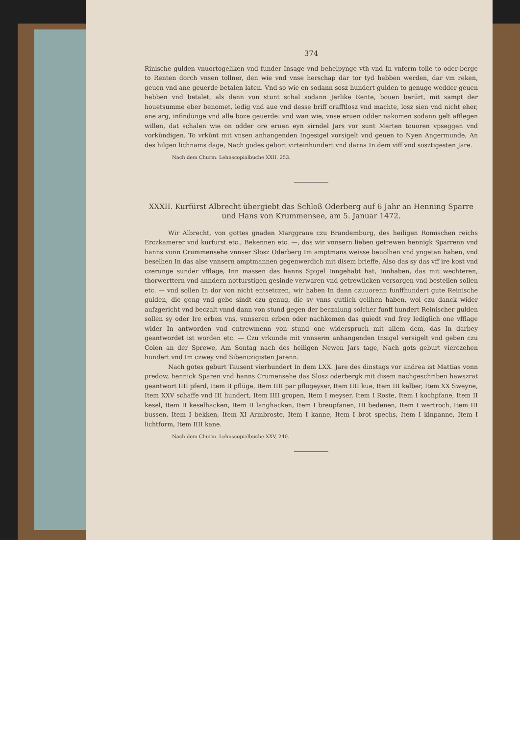374
Rinische gulden vnuortogeliken vnd funder Insage vnd behelpynge vth vnd In vnferm tolle to oder-berge to Renten dorch vnsen tollner, den wie vnd vnse herschap dar tor tyd hebben werden, dar vm reken, geuen vnd ane geuerde betalen laten. Vnd so wie en sodann sosz hundert gulden to genuge wedder geuen hebben vnd betalet, als denn von stunt schal sodann Jerlike Rente, bouen berürt, mit sampt der houetsumme eber benomet, ledig vnd aue vnd desse briff crafftlosz vnd machte, losz sien vnd nicht eher, ane arg, infindünge vnd alle boze geuerde: vnd wan wie, vnse eruen odder nakomen sodann gelt afflegen willen, dat schalen wie on odder ore eruen eyn sirndel Jars vor sunt Merten touoren vpseggen vnd vorkündigen. To vrkünt mit vnsen anhangenden Ingesigel vorsigelt vnd geuen to Nyen Angermunde, An des hilgen lichnams dage, Nach godes gebort virteinhundert vnd darna In dem viff vnd sosztigesten Jare.
Nach dem Churm. Lehnscopialbuche XXII, 253.
XXXII. Kurfürst Albrecht übergiebt das Schloß Oderberg auf 6 Jahr an Henning Sparre und Hans von Krummensee, am 5. Januar 1472.
Wir Albrecht, von gottes gnaden Marggraue czu Brandemburg, des heiligen Romischen reichs Erczkamerer vnd kurfurst etc., Bekennen etc. —, das wir vnnsern lieben getrewen hennigk Sparrenn vnd hanns vonn Crummensehe vnnser Slosz Oderberg Im amptmans weisse beuolhen vnd yngetan haben, vnd beselhen In das alse vnnsern amptmannen gegenwerdich mit disem brieffe, Also das sy das vff ire kost vnd czerunge sunder vfflage, Inn massen das hanns Spigel Inngehabt hat, Innhaben, das mit wechteren, thorwerttern vnd anndern notturstigen gesinde verwaren vnd getrewlicken versorgen vnd bestellen sollen etc. — vnd sollen In dor von nicht entsetczen, wir haben In dann czuuorenn funffhundert gute Reinische gulden, die geng vnd gebe sindt czu genug, die sy vnns gutlich gelihen haben, wol czu danck wider aufzgericht vnd beczalt vnnd dann von stund gegen der beczalung solcher funff hundert Reinischer gulden sollen sy oder Ire erben vns, vnnseren erben oder nachkomen das quiedt vnd frey lediglich one vfflage wider In antworden vnd entrewmenn von stund one widerspruch mit allem dem, das In darbey geantwordet ist worden etc. — Czu vrkunde mit vnnserm anhangenden Insigel versigelt vnd geben czu Colen an der Sprewe, Am Sontag nach des heiligen Newen Jars tage, Nach gots geburt vierczehen hundert vnd Im czwey vnd Sibenczigisten Jarenn.
Nach gotes geburt Tausent vierhundert In dem LXX. Jare des dinstags vor andrea ist Mattias vonn predow, hennick Sparen vnd hanns Crumensehe das Slosz oderbergk mit disem nachgeschriben hawszrat geantwort IIII pferd, Item II pflüge, Item IIII par pflugeyser, Item IIII kue, Item III kelber, Item XX Sweyne, Item XXV schaffe vnd III hundert, Item IIII gropen, Item I meyser, Item I Roste, Item I kochpfane, Item II kesel, Item II keselhacken, Item II langhacken, Item I breupfanen, III bedenen, Item I wertroch, Item III bussen, Item I bekken, Item XI Armbroste, Item I kanne, Item I brot spechs, Item I kinpanne, Item I lichtform, Item IIII kane.
Nach dem Churm. Lehnscopialbuche XXV, 240.